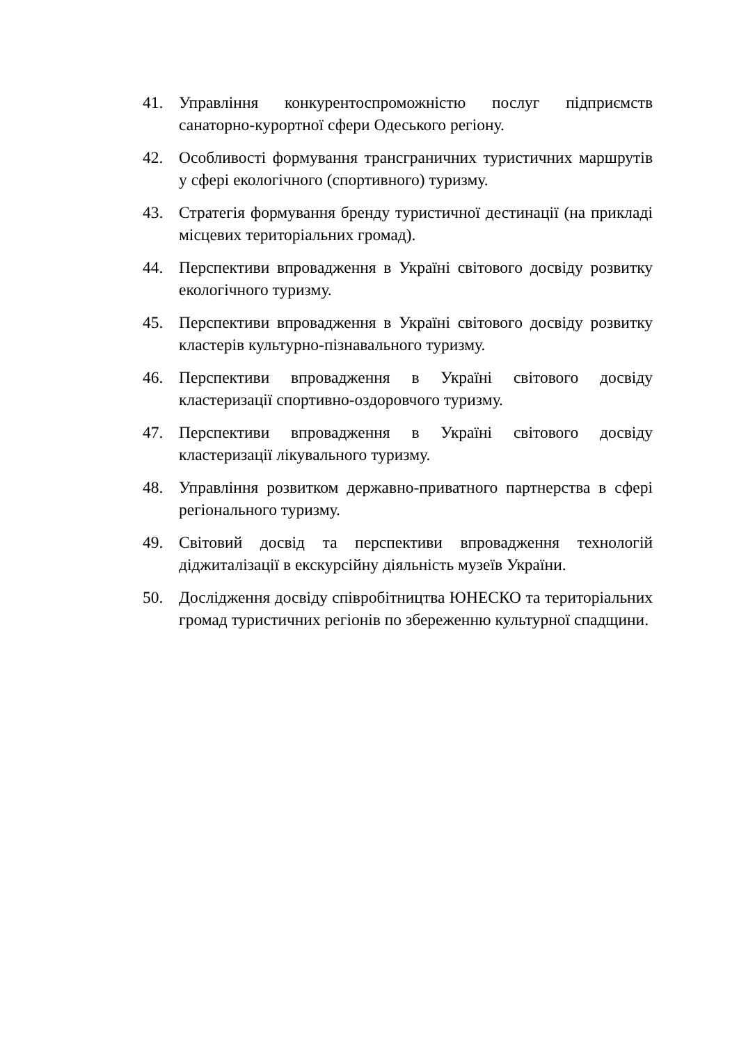41. Управління конкурентоспроможністю послуг підприємств санаторно-курортної сфери Одеського регіону.
42. Особливості формування трансграничних туристичних маршрутів у сфері екологічного (спортивного) туризму.
43. Стратегія формування бренду туристичної дестинації (на прикладі місцевих територіальних громад).
44. Перспективи впровадження в Україні світового досвіду розвитку екологічного туризму.
45. Перспективи впровадження в Україні світового досвіду розвитку кластерів культурно-пізнавального туризму.
46. Перспективи впровадження в Україні світового досвіду кластеризації спортивно-оздоровчого туризму.
47. Перспективи впровадження в Україні світового досвіду кластеризації лікувального туризму.
48. Управління розвитком державно-приватного партнерства в сфері регіонального туризму.
49. Світовий досвід та перспективи впровадження технологій діджиталізації в екскурсійну діяльність музеїв України.
50. Дослідження досвіду співробітництва ЮНЕСКО та територіальних громад туристичних регіонів по збереженню культурної спадщини.